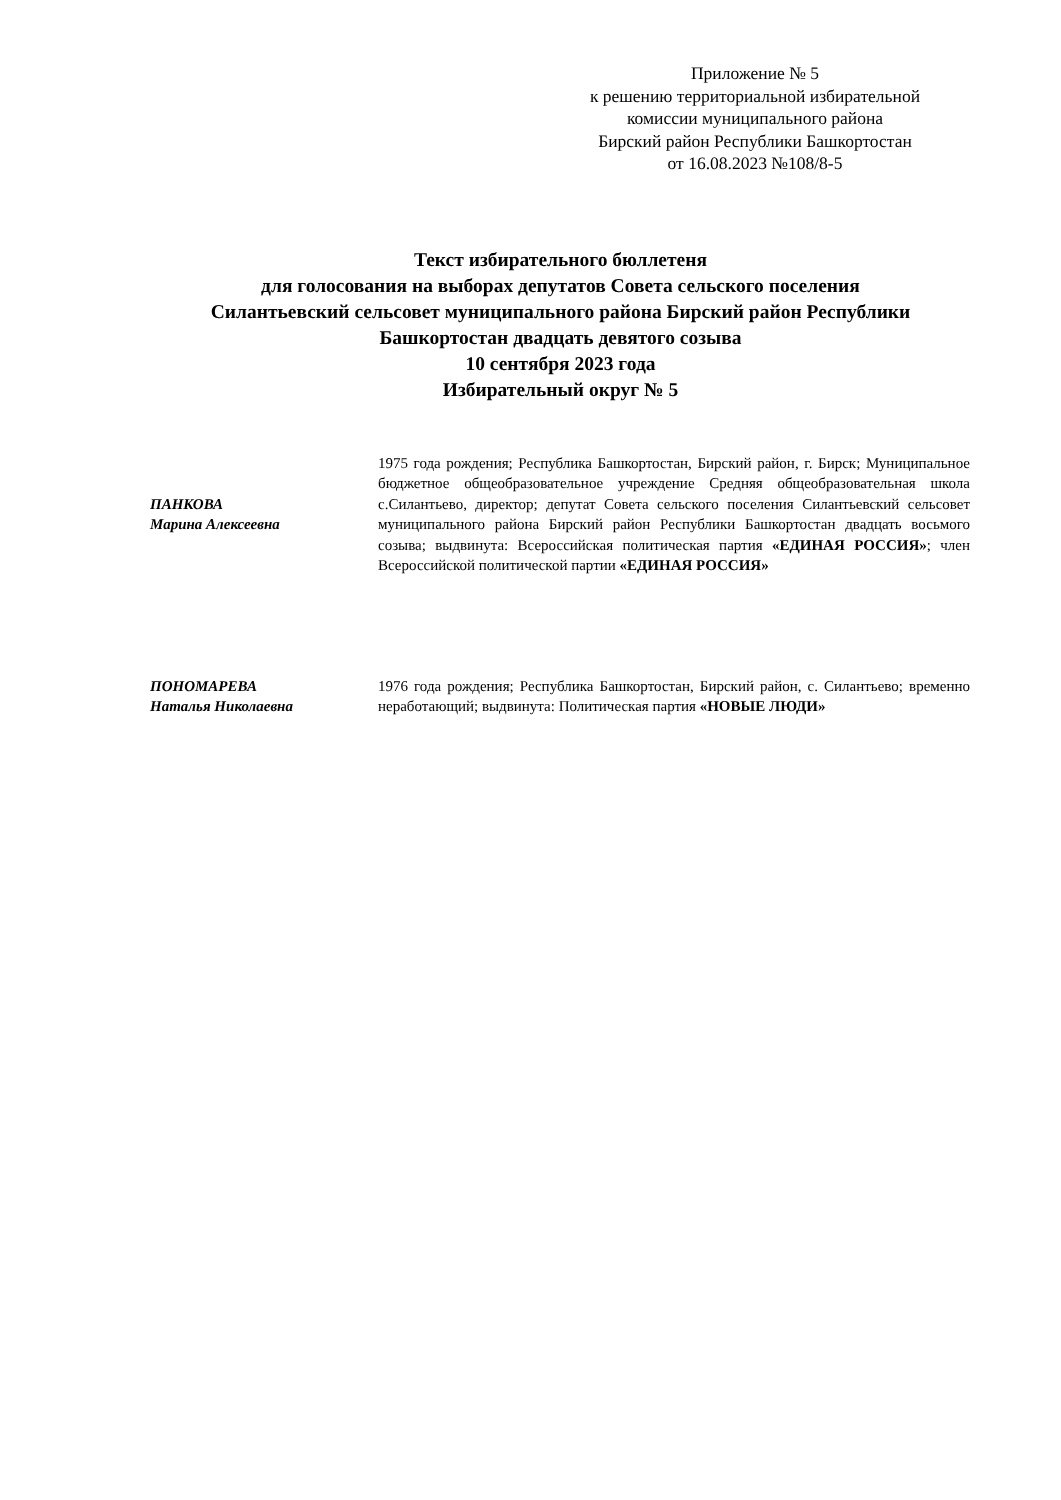Приложение № 5
к решению территориальной избирательной
комиссии муниципального района
Бирский район Республики Башкортостан
от 16.08.2023 №108/8-5
Текст избирательного бюллетеня
для голосования на выборах депутатов Совета сельского поселения
Силантьевский сельсовет муниципального района Бирский район Республики
Башкортостан двадцать девятого созыва
10 сентября 2023 года
Избирательный округ № 5
ПАНКОВА
Марина Алексеевна
1975 года рождения; Республика Башкортостан, Бирский район, г. Бирск; Муниципальное бюджетное общеобразовательное учреждение Средняя общеобразовательная школа с.Силантьево, директор; депутат Совета сельского поселения Силантьевский сельсовет муниципального района Бирский район Республики Башкортостан двадцать восьмого созыва; выдвинута: Всероссийская политическая партия «ЕДИНАЯ РОССИЯ»; член Всероссийской политической партии «ЕДИНАЯ РОССИЯ»
ПОНОМАРЕВА
Наталья Николаевна
1976 года рождения; Республика Башкортостан, Бирский район, с. Силантьево; временно неработающий; выдвинута: Политическая партия «НОВЫЕ ЛЮДИ»